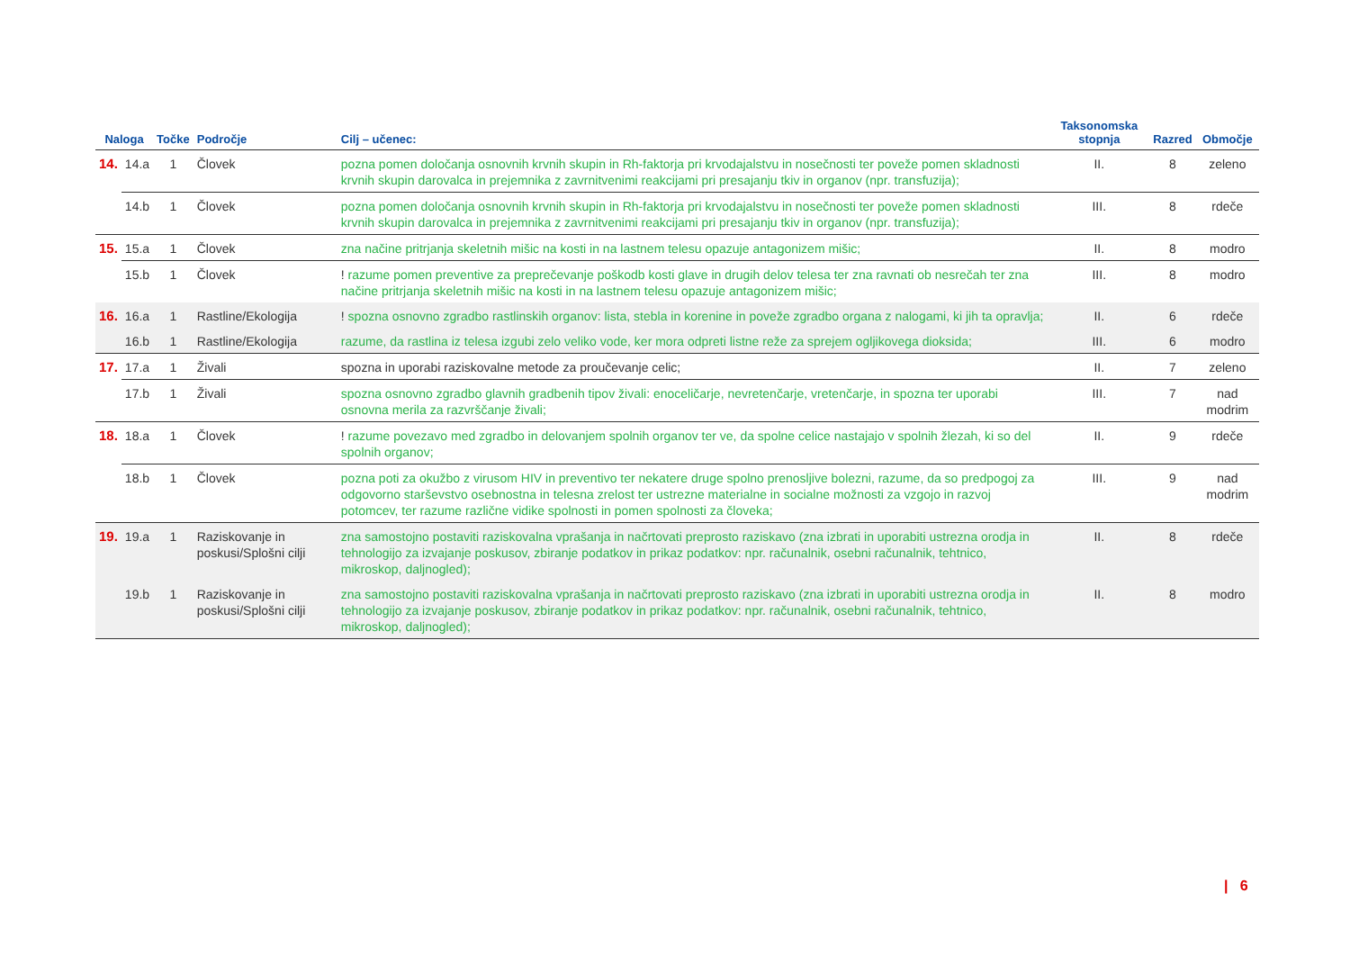| Naloga | | Točke | Področje | Cilj – učenec: | Taksonomska stopnja | Razred | Območje |
| --- | --- | --- | --- | --- | --- | --- | --- |
| 14. | 14.a | 1 | Človek | pozna pomen določanja osnovnih krvnih skupin in Rh-faktorja pri krvodajalstvu in nosečnosti ter poveže pomen skladnosti krvnih skupin darovalca in prejemnika z zavrnitvenimi reakcijami pri presajanju tkiv in organov (npr. transfuzija); | II. | 8 | zeleno |
| | 14.b | 1 | Človek | pozna pomen določanja osnovnih krvnih skupin in Rh-faktorja pri krvodajalstvu in nosečnosti ter poveže pomen skladnosti krvnih skupin darovalca in prejemnika z zavrnitvenimi reakcijami pri presajanju tkiv in organov (npr. transfuzija); | III. | 8 | rdeče |
| 15. | 15.a | 1 | Človek | zna načine pritrjanja skeletnih mišic na kosti in na lastnem telesu opazuje antagonizem mišic; | II. | 8 | modro |
| | 15.b | 1 | Človek | ! razume pomen preventive za preprečevanje poškodb kosti glave in drugih delov telesa ter zna ravnati ob nesrečah ter zna načine pritrjanja skeletnih mišic na kosti in na lastnem telesu opazuje antagonizem mišic; | III. | 8 | modro |
| 16. | 16.a | 1 | Rastline/Ekologija | ! spozna osnovno zgradbo rastlinskih organov: lista, stebla in korenine in poveže zgradbo organa z nalogami, ki jih ta opravlja; | II. | 6 | rdeče |
| | 16.b | 1 | Rastline/Ekologija | razume, da rastlina iz telesa izgubi zelo veliko vode, ker mora odpreti listne reže za sprejem ogljikovega dioksida; | III. | 6 | modro |
| 17. | 17.a | 1 | Živali | spozna in uporabi raziskovalne metode za proučevanje celic; | II. | 7 | zeleno |
| | 17.b | 1 | Živali | spozna osnovno zgradbo glavnih gradbenih tipov živali: enoceličarje, nevretenčarje, vretenčarje, in spozna ter uporabi osnovna merila za razvrščanje živali; | III. | 7 | nad modrim |
| 18. | 18.a | 1 | Človek | ! razume povezavo med zgradbo in delovanjem spolnih organov ter ve, da spolne celice nastajajo v spolnih žlezah, ki so del spolnih organov; | II. | 9 | rdeče |
| | 18.b | 1 | Človek | pozna poti za okužbo z virusom HIV in preventivo ter nekatere druge spolno prenosljive bolezni, razume, da so predpogoj za odgovorno starševstvo osebnostna in telesna zrelost ter ustrezne materialne in socialne možnosti za vzgojo in razvoj potomcev, ter razume različne vidike spolnosti in pomen spolnosti za človeka; | III. | 9 | nad modrim |
| 19. | 19.a | 1 | Raziskovanje in poskusi/Splošni cilji | zna samostojno postaviti raziskovalna vprašanja in načrtovati preprosto raziskavo (zna izbrati in uporabiti ustrezna orodja in tehnologijo za izvajanje poskusov, zbiranje podatkov in prikaz podatkov: npr. računalnik, osebni računalnik, tehtnico, mikroskop, daljnogled); | II. | 8 | rdeče |
| | 19.b | 1 | Raziskovanje in poskusi/Splošni cilji | zna samostojno postaviti raziskovalna vprašanja in načrtovati preprosto raziskavo (zna izbrati in uporabiti ustrezna orodja in tehnologijo za izvajanje poskusov, zbiranje podatkov in prikaz podatkov: npr. računalnik, osebni računalnik, tehtnico, mikroskop, daljnogled); | II. | 8 | modro |
| 6